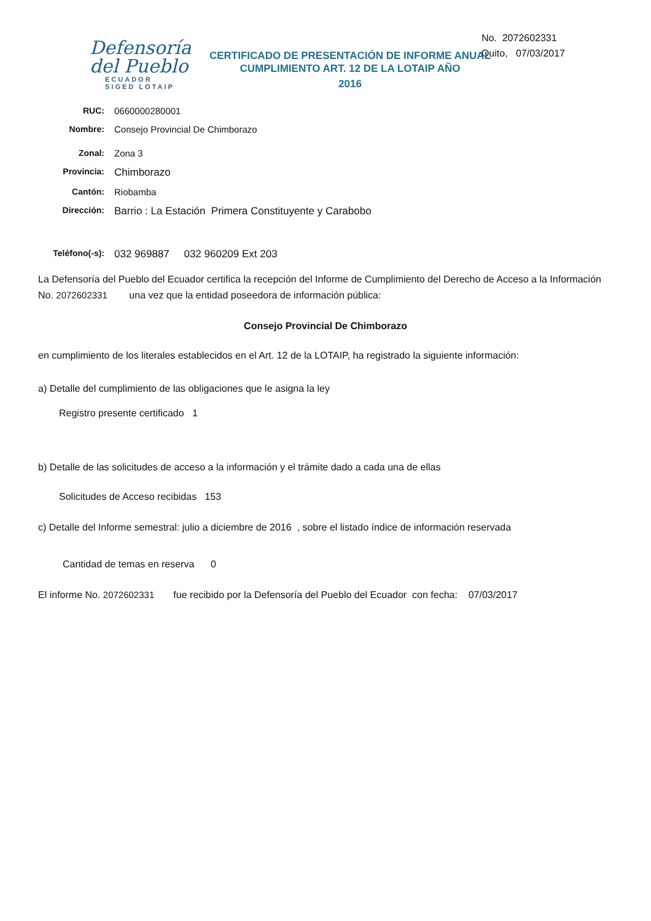Defensoría
del Pueblo
ECUADOR
SIGED LOTAIP
No. 2072602331
Quito, 07/03/2017
CERTIFICADO DE PRESENTACIÓN DE INFORME ANUAL
CUMPLIMIENTO ART. 12 DE LA LOTAIP AÑO
2016
RUC: 0660000280001
Nombre: Consejo Provincial De Chimborazo
Zonal: Zona 3
Provincia:
Chimborazo
Cantón: Riobamba
Dirección:
Barrio : La Estación Primera Constituyente y Carabobo
Teléfono(-s):
032 969887 032 960209 Ext 203
La Defensoría del Pueblo del Ecuador certifica la recepción del Informe de Cumplimiento del Derecho de Acceso a la Información No. 2072602331 una vez que la entidad poseedora de información pública:
Consejo Provincial De Chimborazo
en cumplimiento de los literales establecidos en el Art. 12 de la LOTAIP, ha registrado la siguiente información:
a) Detalle del cumplimiento de las obligaciones que le asigna la ley
Registro presente certificado 1
b) Detalle de las solicitudes de acceso a la información y el trámite dado a cada una de ellas
Solicitudes de Acceso recibidas 153
c) Detalle del Informe semestral: julio a diciembre de 2016 , sobre el listado índice de información reservada
Cantidad de temas en reserva 0
El informe No. 2072602331 fue recibido por la Defensoría del Pueblo del Ecuador con fecha: 07/03/2017